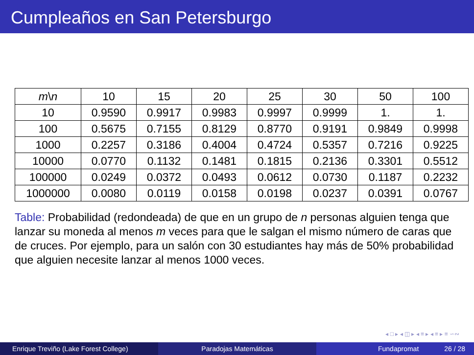Cumpleaños en San Petersburgo
| m \ n | 10 | 15 | 20 | 25 | 30 | 50 | 100 |
| 10 | 0.9590 | 0.9917 | 0.9983 | 0.9997 | 0.9999 | 1. | 1. |
| 100 | 0.5675 | 0.7155 | 0.8129 | 0.8770 | 0.9191 | 0.9849 | 0.9998 |
| 1000 | 0.2257 | 0.3186 | 0.4004 | 0.4724 | 0.5357 | 0.7216 | 0.9225 |
| 10000 | 0.0770 | 0.1132 | 0.1481 | 0.1815 | 0.2136 | 0.3301 | 0.5512 |
| 100000 | 0.0249 | 0.0372 | 0.0493 | 0.0612 | 0.0730 | 0.1187 | 0.2232 |
| 1000000 | 0.0080 | 0.0119 | 0.0158 | 0.0198 | 0.0237 | 0.0391 | 0.0767 |
Table: Probabilidad (redondeada) de que en un grupo de n personas alguien tenga que lanzar su moneda al menos m veces para que le salgan el mismo número de caras que de cruces. Por ejemplo, para un salón con 30 estudiantes hay más de 50% probabilidad que alguien necesite lanzar al menos 1000 veces.
◂ □ ▸ ◂ ◫ ▸ ◂ ≡ ▸ ◂ ≡ ▸ ≡ ∽∾
Enrique Treviño (Lake Forest College) Paradojas Matemáticas Fundapromat 26 / 28